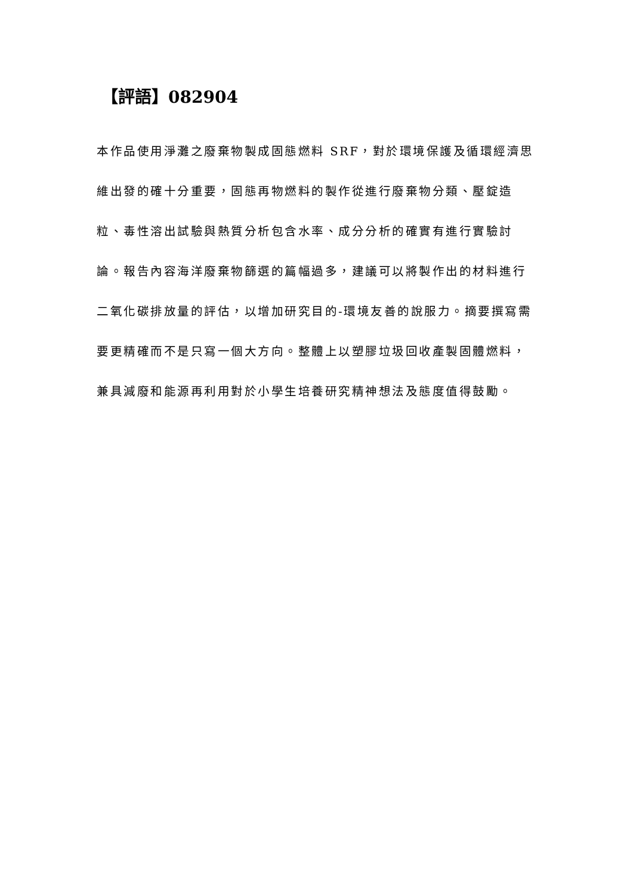【評語】082904
本作品使用淨灘之廢棄物製成固態燃料 SRF，對於環境保護及循環經濟思維出發的確十分重要，固態再物燃料的製作從進行廢棄物分類、壓錠造粒、毒性溶出試驗與熱質分析包含水率、成分分析的確實有進行實驗討論。報告內容海洋廢棄物篩選的篇幅過多，建議可以將製作出的材料進行二氧化碳排放量的評估，以增加研究目的-環境友善的說服力。摘要撰寫需要更精確而不是只寫一個大方向。整體上以塑膠垃圾回收產製固體燃料，兼具減廢和能源再利用對於小學生培養研究精神想法及態度值得鼓勵。